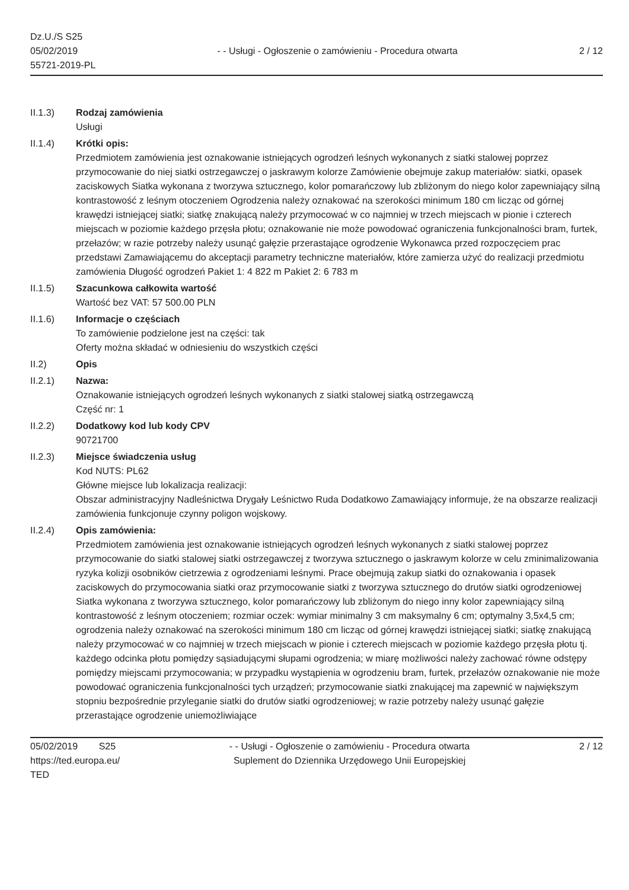Dz.U./S S25
05/02/2019
55721-2019-PL
- - Usługi - Ogłoszenie o zamówieniu - Procedura otwarta
2 / 12
II.1.3) Rodzaj zamówienia
Usługi
II.1.4) Krótki opis:
Przedmiotem zamówienia jest oznakowanie istniejących ogrodzeń leśnych wykonanych z siatki stalowej poprzez przymocowanie do niej siatki ostrzegawczej o jaskrawym kolorze Zamówienie obejmuje zakup materiałów: siatki, opasek zaciskowych Siatka wykonana z tworzywa sztucznego, kolor pomarańczowy lub zbliżonym do niego kolor zapewniający silną kontrastowość z leśnym otoczeniem Ogrodzenia należy oznakować na szerokości minimum 180 cm licząc od górnej krawędzi istniejącej siatki; siatkę znakującą należy przymocować w co najmniej w trzech miejscach w pionie i czterech miejscach w poziomie każdego przęsła płotu; oznakowanie nie może powodować ograniczenia funkcjonalności bram, furtek, przełazów; w razie potrzeby należy usunąć gałęzie przerastające ogrodzenie Wykonawca przed rozpoczęciem prac przedstawi Zamawiającemu do akceptacji parametry techniczne materiałów, które zamierza użyć do realizacji przedmiotu zamówienia Długość ogrodzeń Pakiet 1: 4 822 m Pakiet 2: 6 783 m
II.1.5) Szacunkowa całkowita wartość
Wartość bez VAT: 57 500.00 PLN
II.1.6) Informacje o częściach
To zamówienie podzielone jest na części: tak
Oferty można składać w odniesieniu do wszystkich części
II.2) Opis
II.2.1) Nazwa:
Oznakowanie istniejących ogrodzeń leśnych wykonanych z siatki stalowej siatką ostrzegawczą
Część nr: 1
II.2.2) Dodatkowy kod lub kody CPV
90721700
II.2.3) Miejsce świadczenia usług
Kod NUTS: PL62
Główne miejsce lub lokalizacja realizacji:
Obszar administracyjny Nadleśnictwa Drygały Leśnictwo Ruda Dodatkowo Zamawiający informuje, że na obszarze realizacji zamówienia funkcjonuje czynny poligon wojskowy.
II.2.4) Opis zamówienia:
Przedmiotem zamówienia jest oznakowanie istniejących ogrodzeń leśnych wykonanych z siatki stalowej poprzez przymocowanie do siatki stalowej siatki ostrzegawczej z tworzywa sztucznego o jaskrawym kolorze w celu zminimalizowania ryzyka kolizji osobników cietrzewia z ogrodzeniami leśnymi. Prace obejmują zakup siatki do oznakowania i opasek zaciskowych do przymocowania siatki oraz przymocowanie siatki z tworzywa sztucznego do drutów siatki ogrodzeniowej Siatka wykonana z tworzywa sztucznego, kolor pomarańczowy lub zbliżonym do niego inny kolor zapewniający silną kontrastowość z leśnym otoczeniem; rozmiar oczek: wymiar minimalny 3 cm maksymalny 6 cm; optymalny 3,5x4,5 cm; ogrodzenia należy oznakować na szerokości minimum 180 cm licząc od górnej krawędzi istniejącej siatki; siatkę znakującą należy przymocować w co najmniej w trzech miejscach w pionie i czterech miejscach w poziomie każdego przęsła płotu tj. każdego odcinka płotu pomiędzy sąsiadującymi słupami ogrodzenia; w miarę możliwości należy zachować równe odstępy pomiędzy miejscami przymocowania; w przypadku wystąpienia w ogrodzeniu bram, furtek, przełazów oznakowanie nie może powodować ograniczenia funkcjonalności tych urządzeń; przymocowanie siatki znakującej ma zapewnić w największym stopniu bezpośrednie przyleganie siatki do drutów siatki ogrodzeniowej; w razie potrzeby należy usunąć gałęzie przerastające ogrodzenie uniemożliwiające
05/02/2019 S25
https://ted.europa.eu/
TED
- - Usługi - Ogłoszenie o zamówieniu - Procedura otwarta
Suplement do Dziennika Urzędowego Unii Europejskiej
2 / 12